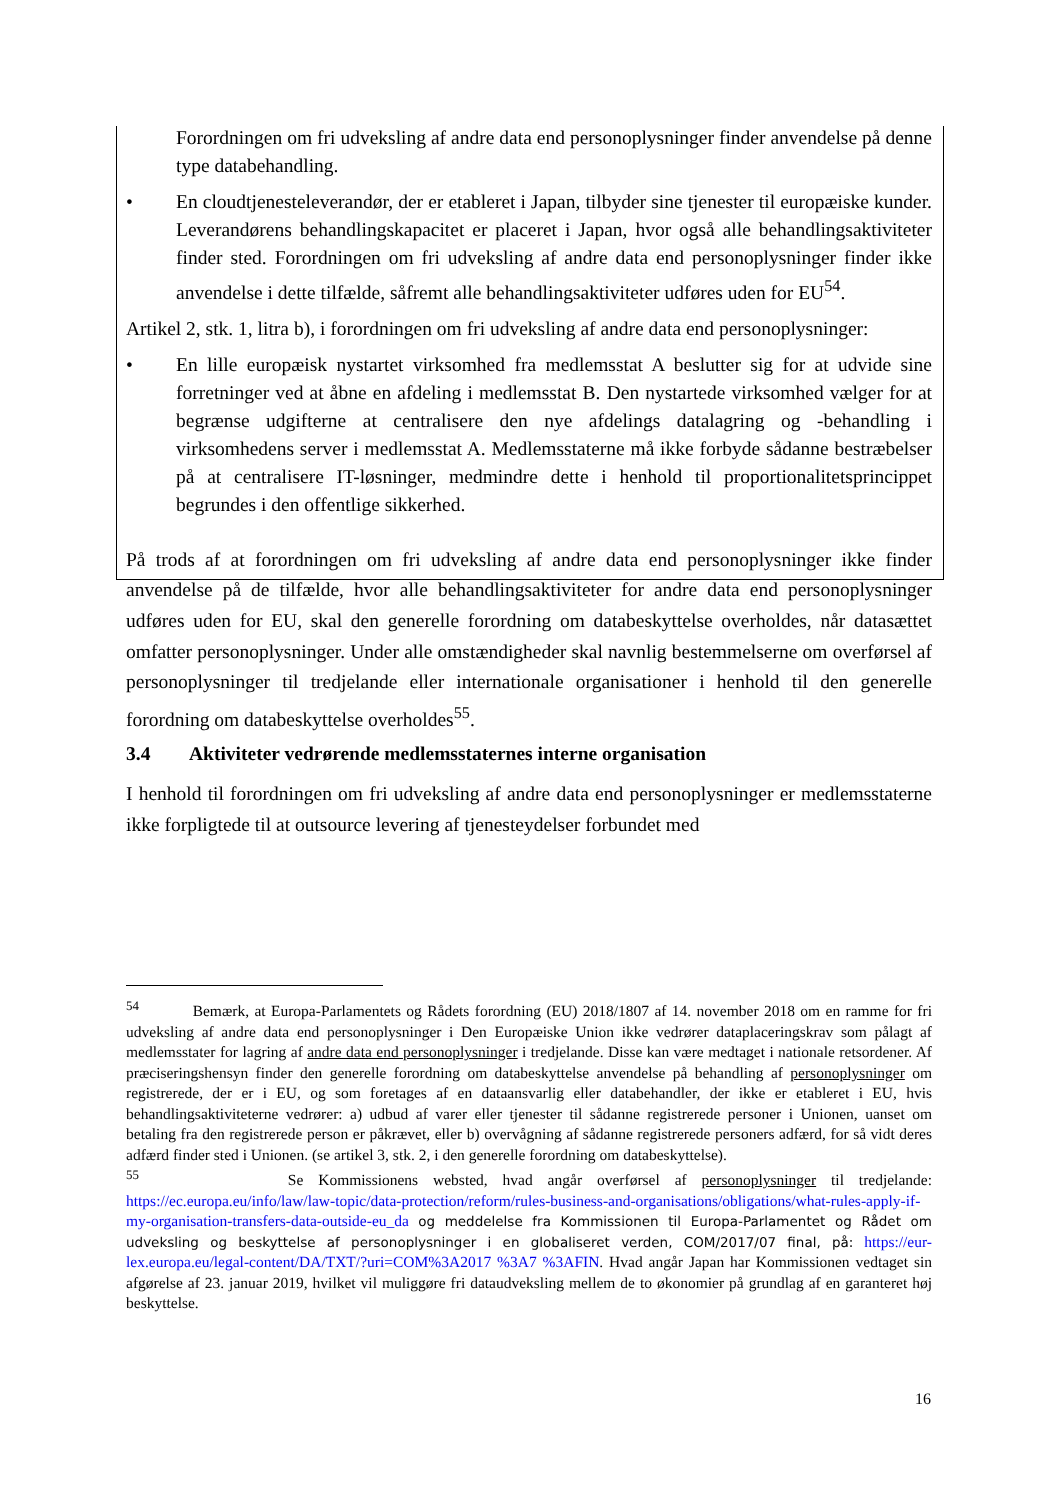Forordningen om fri udveksling af andre data end personoplysninger finder anvendelse på denne type databehandling.
• En cloudtjenesteleverandør, der er etableret i Japan, tilbyder sine tjenester til europæiske kunder. Leverandørens behandlingskapacitet er placeret i Japan, hvor også alle behandlingsaktiviteter finder sted. Forordningen om fri udveksling af andre data end personoplysninger finder ikke anvendelse i dette tilfælde, såfremt alle behandlingsaktiviteter udføres uden for EU<sup>54</sup>.
Artikel 2, stk. 1, litra b), i forordningen om fri udveksling af andre data end personoplysninger:
• En lille europæisk nystartet virksomhed fra medlemsstat A beslutter sig for at udvide sine forretninger ved at åbne en afdeling i medlemsstat B. Den nystartede virksomhed vælger for at begrænse udgifterne at centralisere den nye afdelings datalagring og -behandling i virksomhedens server i medlemsstat A. Medlemsstaterne må ikke forbyde sådanne bestræbelser på at centralisere IT-løsninger, medmindre dette i henhold til proportionalitetsprincippet begrundes i den offentlige sikkerhed.
På trods af at forordningen om fri udveksling af andre data end personoplysninger ikke finder anvendelse på de tilfælde, hvor alle behandlingsaktiviteter for andre data end personoplysninger udføres uden for EU, skal den generelle forordning om databeskyttelse overholdes, når datasættet omfatter personoplysninger. Under alle omstændigheder skal navnlig bestemmelserne om overførsel af personoplysninger til tredjelande eller internationale organisationer i henhold til den generelle forordning om databeskyttelse overholdes<sup>55</sup>.
3.4 Aktiviteter vedrørende medlemsstaternes interne organisation
I henhold til forordningen om fri udveksling af andre data end personoplysninger er medlemsstaterne ikke forpligtede til at outsource levering af tjenesteydelser forbundet med
<sup>54</sup> Bemærk, at Europa-Parlamentets og Rådets forordning (EU) 2018/1807 af 14. november 2018 om en ramme for fri udveksling af andre data end personoplysninger i Den Europæiske Union ikke vedrører dataplaceringskrav som pålagt af medlemsstater for lagring af andre data end personoplysninger i tredjelande. Disse kan være medtaget i nationale retsordener. Af præciseringshensyn finder den generelle forordning om databeskyttelse anvendelse på behandling af personoplysninger om registrerede, der er i EU, og som foretages af en dataansvarlig eller databehandler, der ikke er etableret i EU, hvis behandlingsaktiviteterne vedrører: a) udbud af varer eller tjenester til sådanne registrerede personer i Unionen, uanset om betaling fra den registrerede person er påkrævet, eller b) overvågning af sådanne registrerede personers adfærd, for så vidt deres adfærd finder sted i Unionen. (se artikel 3, stk. 2, i den generelle forordning om databeskyttelse).
<sup>55</sup> Se Kommissionens websted, hvad angår overførsel af personoplysninger til tredjelande: https://ec.europa.eu/info/law/law-topic/data-protection/reform/rules-business-and-organisations/obligations/what-rules-apply-if-my-organisation-transfers-data-outside-eu_da og meddelelse fra Kommissionen til Europa-Parlamentet og Rådet om udveksling og beskyttelse af personoplysninger i en globaliseret verden, COM/2017/07 final, på: https://eur-lex.europa.eu/legal-content/DA/TXT/?uri=COM%3A2017 %3A7 %3AFIN. Hvad angår Japan har Kommissionen vedtaget sin afgørelse af 23. januar 2019, hvilket vil muliggøre fri dataudveksling mellem de to økonomier på grundlag af en garanteret høj beskyttelse.
16